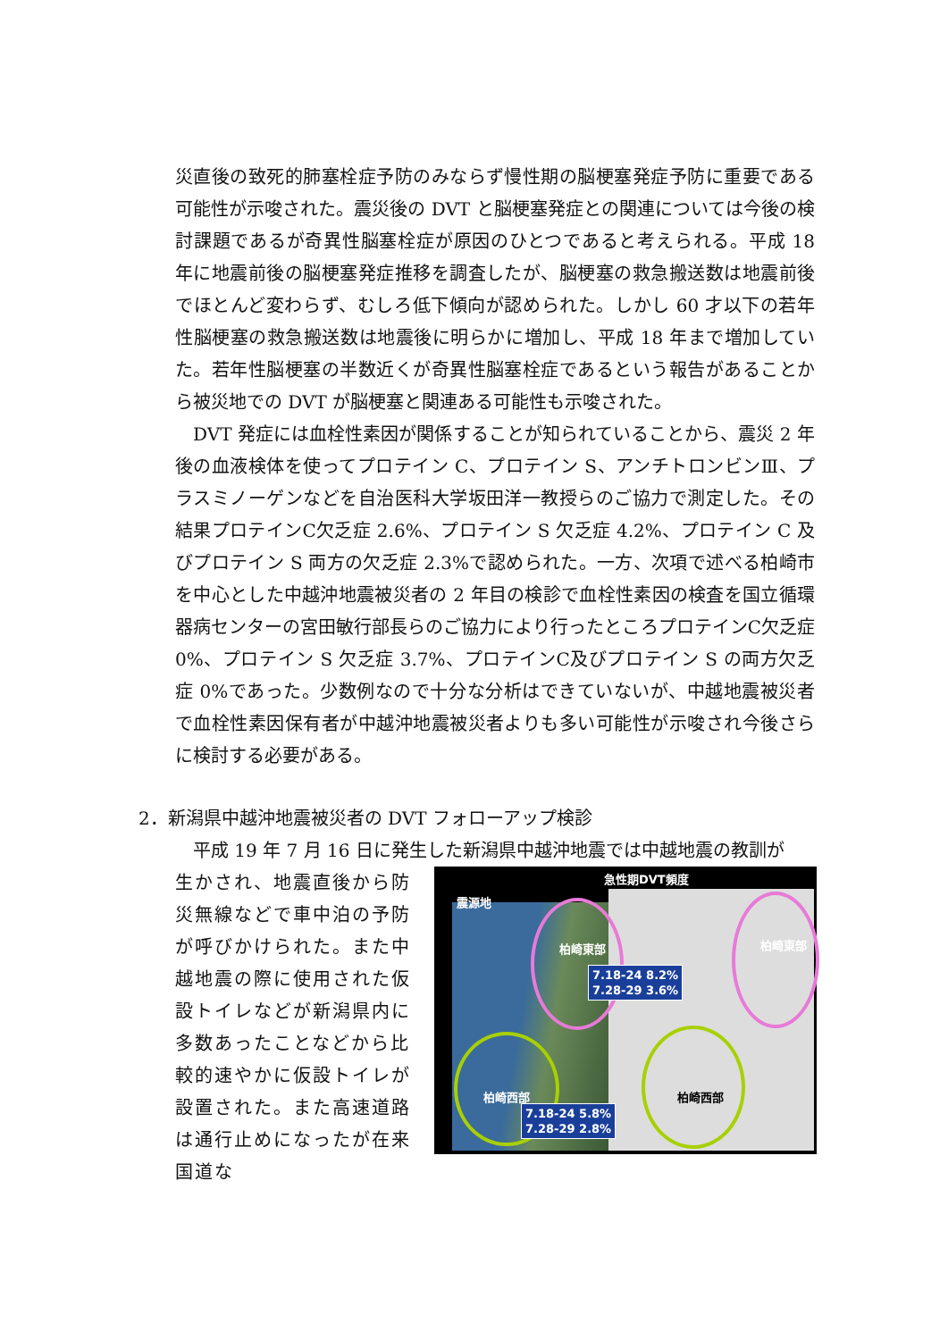災直後の致死的肺塞栓症予防のみならず慢性期の脳梗塞発症予防に重要である可能性が示唆された。震災後の DVT と脳梗塞発症との関連については今後の検討課題であるが奇異性脳塞栓症が原因のひとつであると考えられる。平成 18 年に地震前後の脳梗塞発症推移を調査したが、脳梗塞の救急搬送数は地震前後でほとんど変わらず、むしろ低下傾向が認められた。しかし 60 才以下の若年性脳梗塞の救急搬送数は地震後に明らかに増加し、平成 18 年まで増加していた。若年性脳梗塞の半数近くが奇異性脳塞栓症であるという報告があることから被災地での DVT が脳梗塞と関連ある可能性も示唆された。
　DVT 発症には血栓性素因が関係することが知られていることから、震災 2 年後の血液検体を使ってプロテイン C、プロテイン S、アンチトロンビンⅢ、プラスミノーゲンなどを自治医科大学坂田洋一教授らのご協力で測定した。その結果プロテインC欠乏症 2.6%、プロテイン S 欠乏症 4.2%、プロテイン C 及びプロテイン S 両方の欠乏症 2.3%で認められた。一方、次項で述べる柏崎市を中心とした中越沖地震被災者の 2 年目の検診で血栓性素因の検査を国立循環器病センターの宮田敏行部長らのご協力により行ったところプロテインC欠乏症 0%、プロテイン S 欠乏症 3.7%、プロテインC及びプロテイン S の両方欠乏症 0%であった。少数例なので十分な分析はできていないが、中越地震被災者で血栓性素因保有者が中越沖地震被災者よりも多い可能性が示唆され今後さらに検討する必要がある。
2．新潟県中越沖地震被災者の DVT フォローアップ検診
　平成 19 年 7 月 16 日に発生した新潟県中越沖地震では中越地震の教訓が
生かされ、地震直後から防災無線などで車中泊の予防が呼びかけられた。また中越地震の際に使用された仮設トイレなどが新潟県内に多数あったことなどから比較的速やかに仮設トイレが設置された。また高速道路は通行止めになったが在来国道な
急性期DVT頻度
震源地
柏崎東部 柏崎東部
柏崎西部 柏崎西部
7.18-24 8.2%
7.28-29 3.6%
7.18-24 5.8%
7.28-29 2.8%